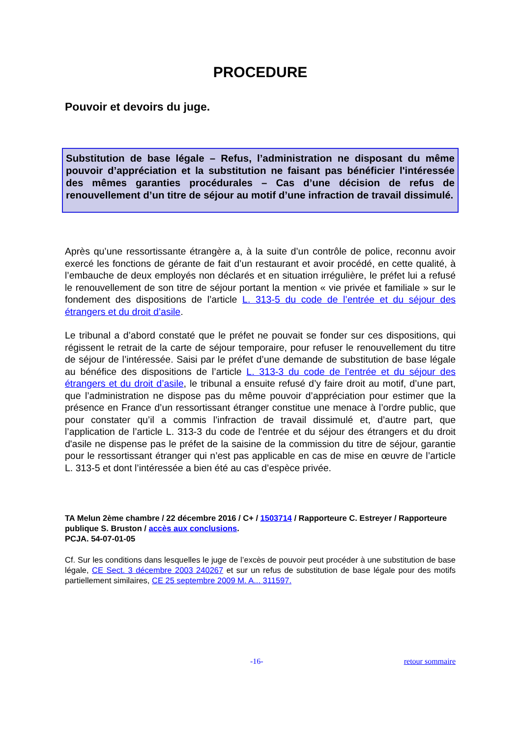PROCEDURE
Pouvoir et devoirs du juge.
Substitution de base légale – Refus, l’administration ne disposant du même pouvoir d’appréciation et la substitution ne faisant pas bénéficier l'intéressée des mêmes garanties procédurales – Cas d’une décision de refus de renouvellement d’un titre de séjour au motif d’une infraction de travail dissimulé.
Après qu’une ressortissante étrangère a, à la suite d’un contrôle de police, reconnu avoir exercé les fonctions de gérante de fait d’un restaurant et avoir procédé, en cette qualité, à l’embauche de deux employés non déclarés et en situation irrégulière, le préfet lui a refusé le renouvellement de son titre de séjour portant la mention « vie privée et familiale » sur le fondement des dispositions de l’article L. 313-5 du code de l’entrée et du séjour des étrangers et du droit d’asile.
Le tribunal a d’abord constaté que le préfet ne pouvait se fonder sur ces dispositions, qui régissent le retrait de la carte de séjour temporaire, pour refuser le renouvellement du titre de séjour de l’intéressée. Saisi par le préfet d’une demande de substitution de base légale au bénéfice des dispositions de l’article L. 313-3 du code de l’entrée et du séjour des étrangers et du droit d’asile, le tribunal a ensuite refusé d’y faire droit au motif, d’une part, que l’administration ne dispose pas du même pouvoir d’appréciation pour estimer que la présence en France d’un ressortissant étranger constitue une menace à l’ordre public, que pour constater qu’il a commis l’infraction de travail dissimulé et, d’autre part, que l’application de l’article L. 313-3 du code de l'entrée et du séjour des étrangers et du droit d'asile ne dispense pas le préfet de la saisine de la commission du titre de séjour, garantie pour le ressortissant étranger qui n’est pas applicable en cas de mise en œuvre de l’article L. 313-5 et dont l’intéressée a bien été au cas d’espèce privée.
TA Melun 2ème chambre / 22 décembre 2016 / C+ / 1503714 / Rapporteure C. Estreyer / Rapporteure publique S. Bruston / accès aux conclusions.
PCJA. 54-07-01-05
Cf. Sur les conditions dans lesquelles le juge de l’excès de pouvoir peut procéder à une substitution de base légale, CE Sect. 3 décembre 2003 240267 et sur un refus de substitution de base légale pour des motifs partiellement similaires, CE 25 septembre 2009 M. A... 311597.
-16- retour sommaire